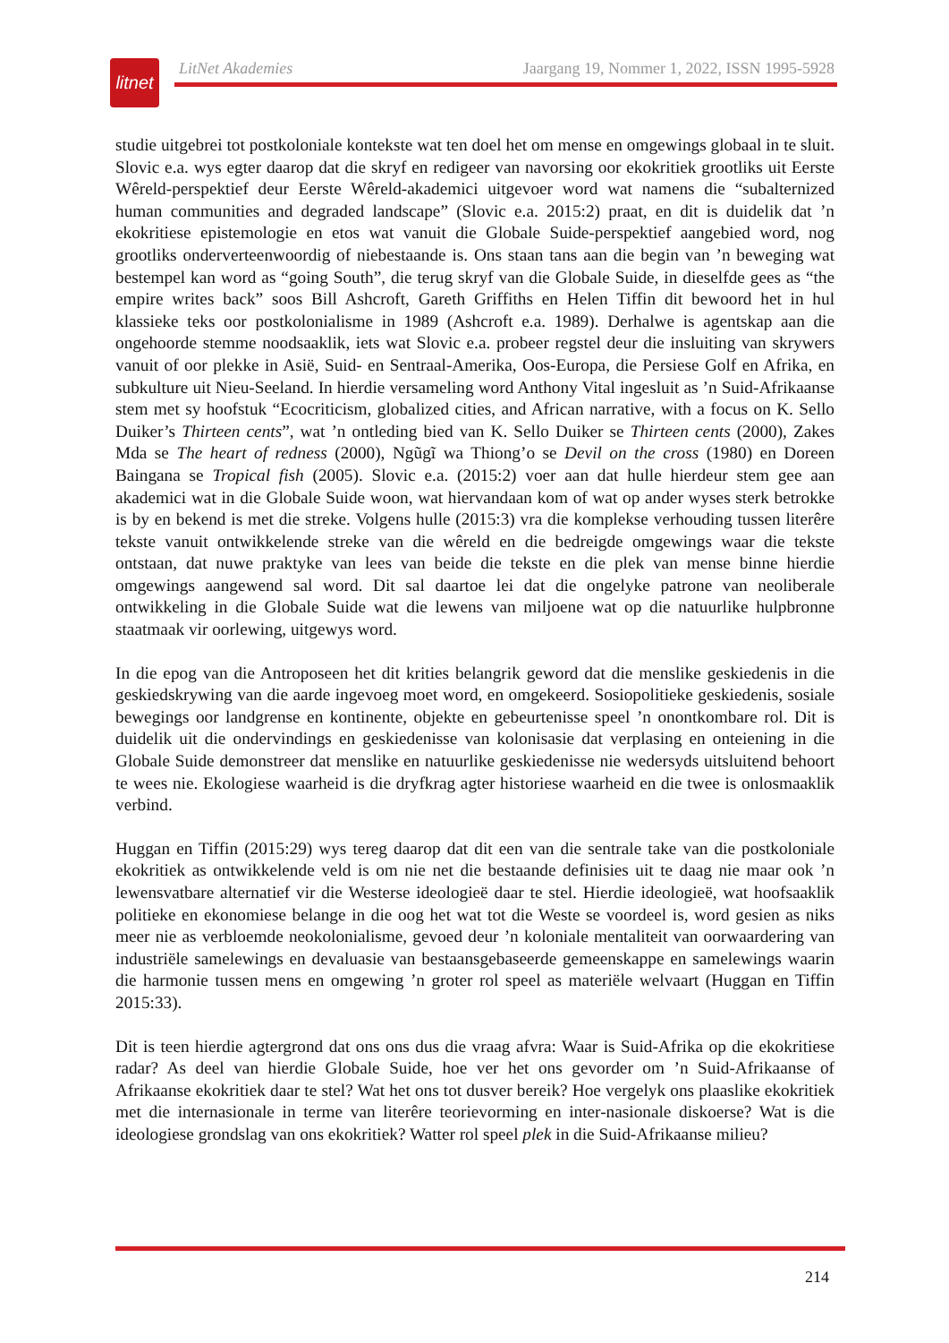litnet
LitNet Akademies Jaargang 19, Nommer 1, 2022, ISSN 1995-5928
studie uitgebrei tot postkoloniale kontekste wat ten doel het om mense en omgewings globaal in te sluit. Slovic e.a. wys egter daarop dat die skryf en redigeer van navorsing oor ekokritiek grootliks uit Eerste Wêreld-perspektief deur Eerste Wêreld-akademici uitgevoer word wat namens die “subalternized human communities and degraded landscape” (Slovic e.a. 2015:2) praat, en dit is duidelik dat ’n ekokritiese epistemologie en etos wat vanuit die Globale Suide-perspektief aangebied word, nog grootliks onderverteenwoordig of niebestaande is. Ons staan tans aan die begin van ’n beweging wat bestempel kan word as “going South”, die terug skryf van die Globale Suide, in dieselfde gees as “the empire writes back” soos Bill Ashcroft, Gareth Griffiths en Helen Tiffin dit bewoord het in hul klassieke teks oor postkolonialisme in 1989 (Ashcroft e.a. 1989). Derhalwe is agentskap aan die ongehoorde stemme noodsaaklik, iets wat Slovic e.a. probeer regstel deur die insluiting van skrywers vanuit of oor plekke in Asië, Suid- en Sentraal-Amerika, Oos-Europa, die Persiese Golf en Afrika, en subkulture uit Nieu-Seeland. In hierdie versameling word Anthony Vital ingesluit as ’n Suid-Afrikaanse stem met sy hoofstuk “Ecocriticism, globalized cities, and African narrative, with a focus on K. Sello Duiker’s Thirteen cents”, wat ’n ontleding bied van K. Sello Duiker se Thirteen cents (2000), Zakes Mda se The heart of redness (2000), Ngũgĩ wa Thiong’o se Devil on the cross (1980) en Doreen Baingana se Tropical fish (2005). Slovic e.a. (2015:2) voer aan dat hulle hierdeur stem gee aan akademici wat in die Globale Suide woon, wat hiervandaan kom of wat op ander wyses sterk betrokke is by en bekend is met die streke. Volgens hulle (2015:3) vra die komplekse verhouding tussen literêre tekste vanuit ontwikkelende streke van die wêreld en die bedreigde omgewings waar die tekste ontstaan, dat nuwe praktyke van lees van beide die tekste en die plek van mense binne hierdie omgewings aangewend sal word. Dit sal daartoe lei dat die ongelyke patrone van neoliberale ontwikkeling in die Globale Suide wat die lewens van miljoene wat op die natuurlike hulpbronne staatmaak vir oorlewing, uitgewys word.
In die epog van die Antroposeen het dit krities belangrik geword dat die menslike geskiedenis in die geskiedskrywing van die aarde ingevoeg moet word, en omgekeerd. Sosiopolitieke geskiedenis, sosiale bewegings oor landgrense en kontinente, objekte en gebeurtenisse speel ’n onontkombare rol. Dit is duidelik uit die ondervindings en geskiedenisse van kolonisasie dat verplasing en onteiening in die Globale Suide demonstreer dat menslike en natuurlike geskiedenisse nie wedersyds uitsluitend behoort te wees nie. Ekologiese waarheid is die dryfkrag agter historiese waarheid en die twee is onlosmaaklik verbind.
Huggan en Tiffin (2015:29) wys tereg daarop dat dit een van die sentrale take van die postkoloniale ekokritiek as ontwikkelende veld is om nie net die bestaande definisies uit te daag nie maar ook ’n lewensvatbare alternatief vir die Westerse ideologieë daar te stel. Hierdie ideologieë, wat hoofsaaklik politieke en ekonomiese belange in die oog het wat tot die Weste se voordeel is, word gesien as niks meer nie as verbloemde neokolonialisme, gevoed deur ’n koloniale mentaliteit van oorwaardering van industriële samelewings en devaluasie van bestaansgebaseerde gemeenskappe en samelewings waarin die harmonie tussen mens en omgewing ’n groter rol speel as materiële welvaart (Huggan en Tiffin 2015:33).
Dit is teen hierdie agtergrond dat ons ons dus die vraag afvra: Waar is Suid-Afrika op die ekokritiese radar? As deel van hierdie Globale Suide, hoe ver het ons gevorder om ’n Suid-Afrikaanse of Afrikaanse ekokritiek daar te stel? Wat het ons tot dusver bereik? Hoe vergelyk ons plaaslike ekokritiek met die internasionale in terme van literêre teorievorming en inter-nasionale diskoerse? Wat is die ideologiese grondslag van ons ekokritiek? Watter rol speel plek in die Suid-Afrikaanse milieu?
214